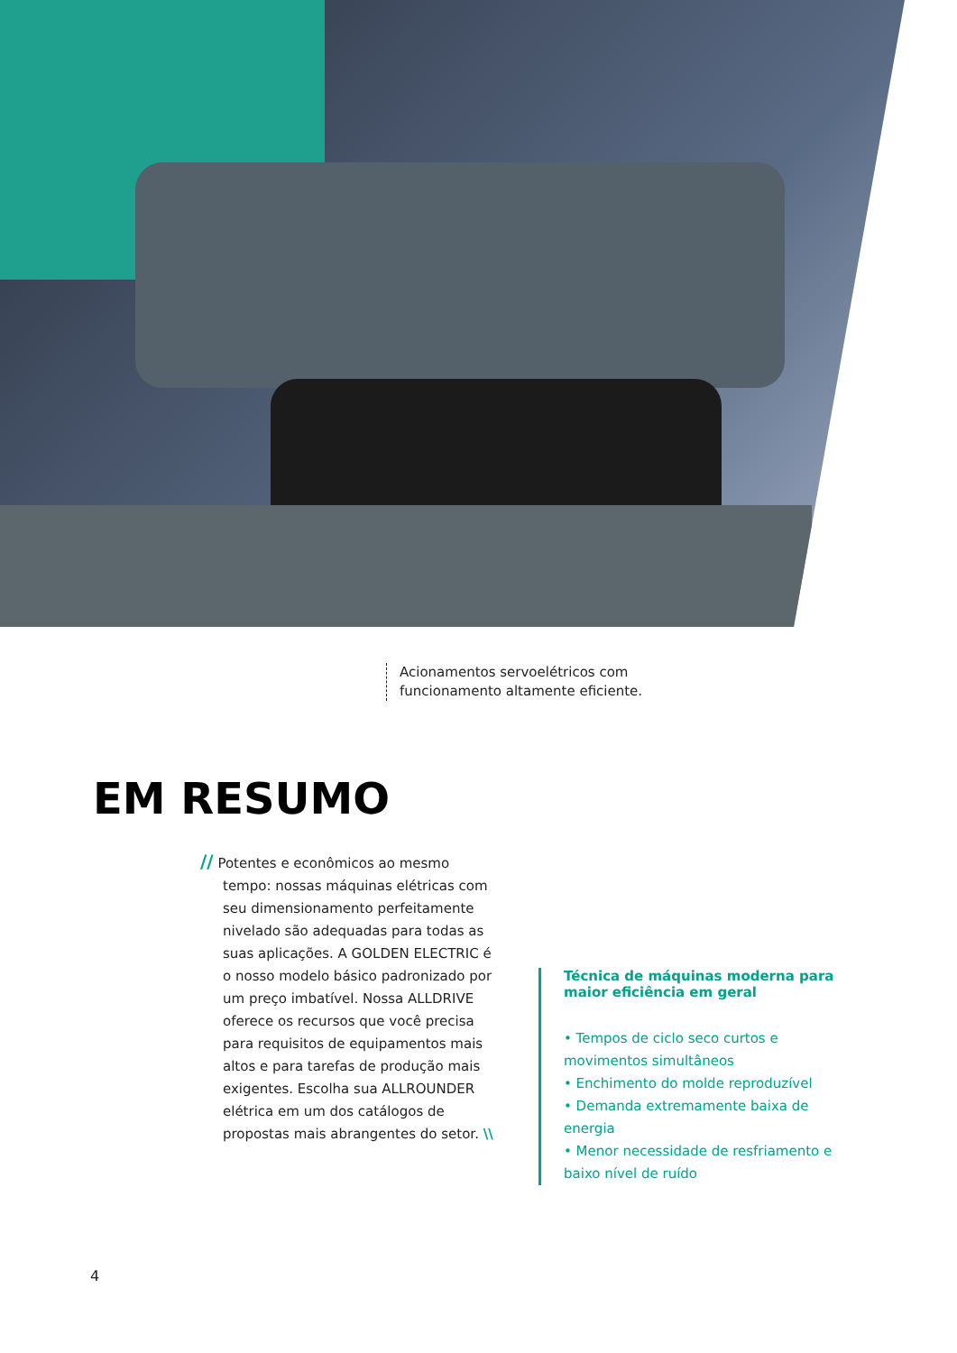Acionamentos servoelétricos com
funcionamento altamente eficiente.
EM RESUMO
// Potentes e econômicos ao mesmo tempo: nossas máquinas elétricas com seu dimensionamento perfeitamente nivelado são adequadas para todas as suas aplicações. A GOLDEN ELECTRIC é o nosso modelo básico padronizado por um preço imbatível. Nossa ALLDRIVE oferece os recursos que você precisa para requisitos de equipamentos mais altos e para tarefas de produção mais exigentes. Escolha sua ALLROUNDER elétrica em um dos catálogos de propostas mais abrangentes do setor. \\
Técnica de máquinas moderna para maior eficiência em geral
• Tempos de ciclo seco curtos e movimentos simultâneos
• Enchimento do molde reproduzível
• Demanda extremamente baixa de energia
• Menor necessidade de resfriamento e baixo nível de ruído
4